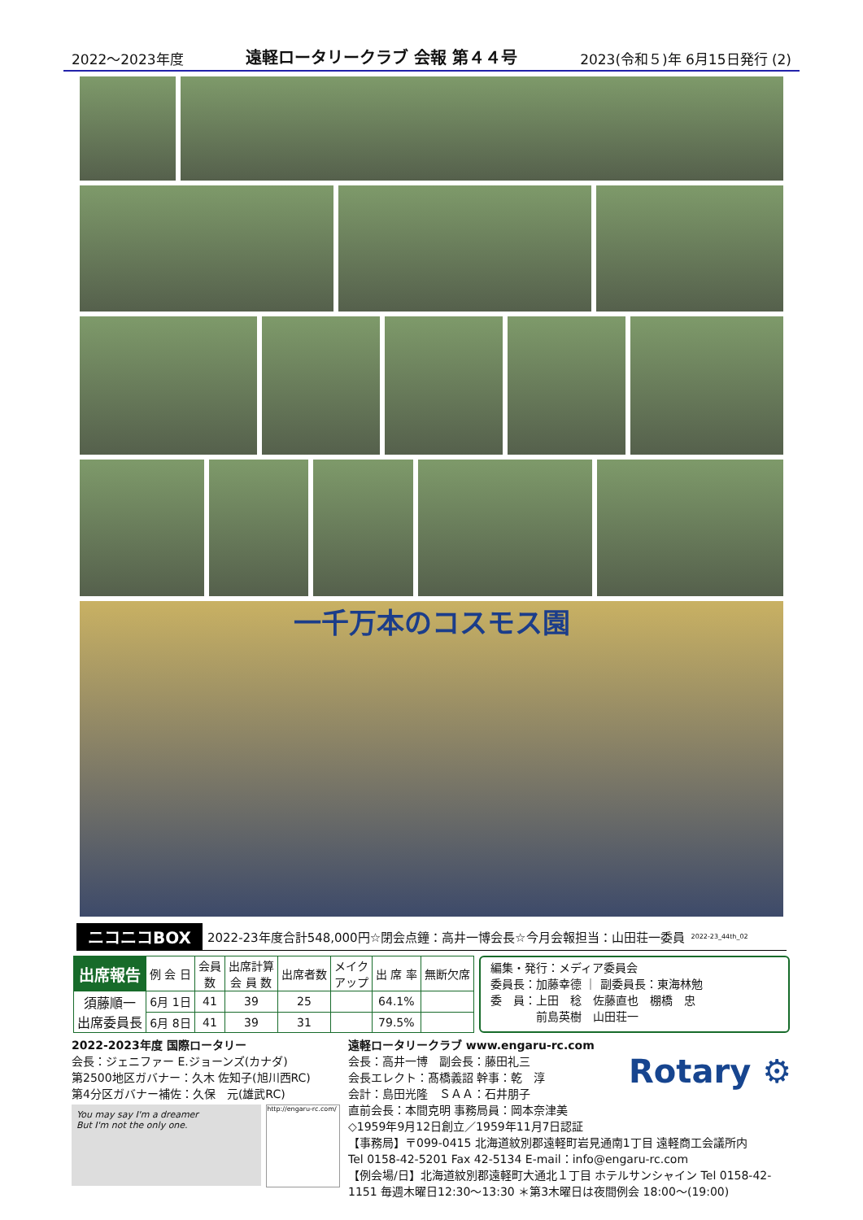2022～2023年度 遠軽ロータリークラブ 会報 第４４号 2023(令和５)年 6月15日発行 (2)
一千万本のコスモス園
ニコニコBOX 2022-23年度合計548,000円☆閉会点鐘：高井一博会長☆今月会報担当：山田荘一委員 2022-23_44th_02
| 出席報告 | 例 会 日 | 会員 数 | 出席計算 会 員 数 | 出席者数 | メイク アップ | 出 席 率 | 無断欠席 |
| --- | --- | --- | --- | --- | --- | --- | --- |
| 須藤順一 出席委員長 | 6月 1日 | 41 | 39 | 25 | | 64.1% | |
| | 6月 8日 | 41 | 39 | 31 | | 79.5% | |
編集・発行：メディア委員会
委員長：加藤幸德 ｜ 副委員長：東海林勉
委　員：上田　稔　佐藤直也　棚橋　忠
　　　　前島英樹　山田荘一
2022-2023年度 国際ロータリー
会長：ジェニファー E.ジョーンズ(カナダ)
第2500地区ガバナー：久木 佐知子(旭川西RC)
第4分区ガバナー補佐：久保　元(雄武RC)
You may say I'm a dreamer
But I'm not the only one.
http://engaru-rc.com/
遠軽ロータリークラブ www.engaru-rc.com
会長：高井一博　副会長：藤田礼三
会長エレクト：髙橋義詔 幹事：乾　淳
会計：島田光隆　ＳＡＡ：石井朋子
直前会長：本間克明 事務局員：岡本奈津美
Rotary ⚙
◇1959年9月12日創立／1959年11月7日認証
【事務局】〒099-0415 北海道紋別郡遠軽町岩見通南1丁目 遠軽商工会議所内
Tel 0158-42-5201 Fax 42-5134 E-mail：info@engaru-rc.com
【例会場/日】北海道紋別郡遠軽町大通北１丁目 ホテルサンシャイン Tel 0158-42-1151 毎週木曜日12:30～13:30 ＊第3木曜日は夜間例会 18:00～(19:00)